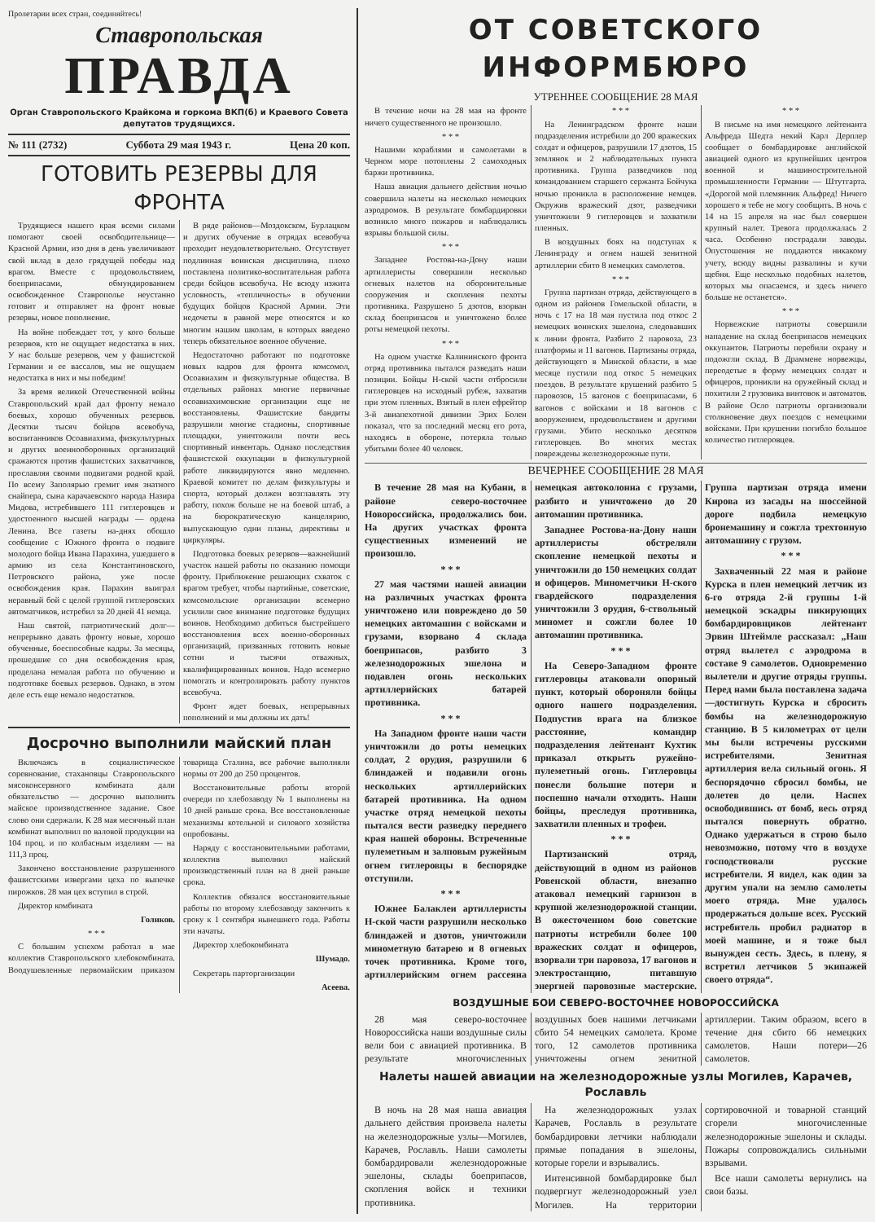Пролетарии всех стран, соединяйтесь!
Ставропольская
ПРАВДА
Орган Ставропольского Крайкома и горкома ВКП(б) и Краевого Совета депутатов трудящихся.
№ 111 (2732) Суббота 29 мая 1943 г. Цена 20 коп.
ГОТОВИТЬ РЕЗЕРВЫ ДЛЯ ФРОНТА
Трудящиеся нашего края всеми силами помогают своей освободительнице—Красной Армии, изо дня в день увеличивают свой вклад в дело грядущей победы над врагом. Вместе с продовольствием, боеприпасами, обмундированием освобожденное Ставрополье неустанно готовит и отправляет на фронт новые резервы, новое пополнение.
На войне побеждает тот, у кого больше резервов, кто не ощущает недостатка в них. У нас больше резервов, чем у фашистской Германии и ее вассалов, мы не ощущаем недостатка в них и мы победим!
За время великой Отечественной войны Ставропольский край дал фронту немало боевых, хорошо обученных резервов. Десятки тысяч бойцов всевобуча, воспитанников Осоавиахима, физкультурных и других военнооборонных организаций сражаются против фашистских захватчиков, прославляя своими подвигами родной край. По всему Заполярью гремит имя знатного снайпера, сына карачаевского народа Назира Мидова, истребившего 111 гитлеровцев и удостоенного высшей награды — ордена Ленина. Все газеты на-днях обошло сообщение с Южного фронта о подвиге молодого бойца Ивана Парахина, ушедшего в армию из села Константиновского, Петровского района, уже после освобождения края. Парахин выиграл неравный бой с целой группой гитлеровских автоматчиков, истребил за 20 дней 41 немца.
Наш святой, патриотический долг—непрерывно давать фронту новые, хорошо обученные, боеспособные кадры. За месяцы, прошедшие со дня освобождения края, проделана немалая работа по обучению и подготовке боевых резервов. Однако, в этом деле есть еще немало недостатков.
В ряде районов—Моздокском, Бурлацком и других обучение в отрядах всевобуча проходит неудовлетворительно. Отсутствует подлинная воинская дисциплина, плохо поставлена политико-воспитательная работа среди бойцов всевобуча. Не всюду изжита условность, «тепличность» в обучении будущих бойцов Красной Армии. Эти недочеты в равной мере относятся и ко многим нашим школам, в которых введено теперь обязательное военное обучение.
Недостаточно работают по подготовке новых кадров для фронта комсомол, Осоавиахим и физкультурные общества. В отдельных районах многие первичные осоавиахимовские организации еще не восстановлены. Фашистские бандиты разрушили многие стадионы, спортивные площадки, уничтожили почти весь спортивный инвентарь. Однако последствия фашистской оккупации в физкультурной работе ликвидируются явно медленно. Краевой комитет по делам физкультуры и спорта, который должен возглавлять эту работу, похож больше не на боевой штаб, а на бюрократическую канцелярию, выпускающую одни планы, директивы и циркуляры.
Подготовка боевых резервов—важнейший участок нашей работы по оказанию помощи фронту. Приближение решающих схваток с врагом требует, чтобы партийные, советские, комсомольские организации всемерно усилили свое внимание подготовке будущих воинов. Необходимо добиться быстрейшего восстановления всех военно-оборонных организаций, призванных готовить новые сотни и тысячи отважных, квалифицированных воинов. Надо всемерно помогать и контролировать работу пунктов всевобуча.
Фронт ждет боевых, непрерывных пополнений и мы должны их дать!
Досрочно выполнили майский план
Включаясь в социалистическое соревнование, стахановцы Ставропольского мясоконсервного комбината дали обязательство — досрочно выполнить майское производственное задание. Свое слово они сдержали. К 28 мая месячный план комбинат выполнил по валовой продукции на 104 проц. и по колбасным изделиям — на 111,3 проц.
Закончено восстановление разрушенного фашистскими извергами цеха по выпечке пирожков. 28 мая цех вступил в строй.
Директор комбината
Голиков.
* * *
С большим успехом работал в мае коллектив Ставропольского хлебокомбината. Воодушевленные первомайским приказом товарища Сталина, все рабочие выполняли нормы от 200 до 250 процентов.
Восстановительные работы второй очереди по хлебозаводу № 1 выполнены на 10 дней раньше срока. Все восстановленные механизмы котельной и силового хозяйства опробованы.
Наряду с восстановительными работами, коллектив выполнил майский производственный план на 8 дней раньше срока.
Коллектив обязался восстановительные работы по второму хлебозаводу закончить к сроку к 1 сентября нынешнего года. Работы эти начаты.
Директор хлебокомбината
Шумадо.
Секретарь парторганизации
Асеева.
ОТ СОВЕТСКОГО ИНФОРМБЮРО
УТРЕННЕЕ СООБЩЕНИЕ 28 МАЯ
В течение ночи на 28 мая на фронте ничего существенного не произошло.
* * *
Нашими кораблями и самолетами в Черном море потоплены 2 самоходных баржи противника.
Наша авиация дальнего действия ночью совершила налеты на несколько немецких аэродромов. В результате бомбардировки возникло много пожаров и наблюдались взрывы большой силы.
* * *
Западнее Ростова-на-Дону наши артиллеристы совершили несколько огневых налетов на оборонительные сооружения и скопления пехоты противника. Разрушено 5 дзотов, взорван склад боеприпасов и уничтожено более роты немецкой пехоты.
* * *
На одном участке Калининского фронта отряд противника пытался разведать наши позиции. Бойцы Н-ской части отбросили гитлеровцев на исходный рубеж, захватив при этом пленных. Взятый в плен ефрейтор 3-й авиапехотной дивизии Эрих Болен показал, что за последний месяц его рота, находясь в обороне, потеряла только убитыми более 40 человек.
* * *
На Ленинградском фронте наши подразделения истребили до 200 вражеских солдат и офицеров, разрушили 17 дзотов, 15 землянок и 2 наблюдательных пункта противника. Группа разведчиков под командованием старшего сержанта Бойчука ночью проникла в расположение немцев. Окружив вражеский дзот, разведчики уничтожили 9 гитлеровцев и захватили пленных.
В воздушных боях на подступах к Ленинграду и огнем нашей зенитной артиллерии сбито 8 немецких самолетов.
* * *
Группа партизан отряда, действующего в одном из районов Гомельской области, в ночь с 17 на 18 мая пустила под откос 2 немецких воинских эшелона, следовавших к линии фронта. Разбито 2 паровоза, 23 платформы и 11 вагонов. Партизаны отряда, действующего в Минской области, в мае месяце пустили под откос 5 немецких поездов. В результате крушений разбито 5 паровозов, 15 вагонов с боеприпасами, 6 вагонов с войсками и 18 вагонов с вооружением, продовольствием и другими грузами. Убито несколько десятков гитлеровцев. Во многих местах повреждены железнодорожные пути.
* * *
В письме на имя немецкого лейтенанта Альфреда Шедта некий Карл Дерплер сообщает о бомбардировке английской авиацией одного из крупнейших центров военной и машиностроительной промышленности Германии — Штутгарта. «Дорогой мой племянник Альфред! Ничего хорошего я тебе не могу сообщить. В ночь с 14 на 15 апреля на нас был совершен крупный налет. Тревога продолжалась 2 часа. Особенно пострадали заводы. Опустошения не поддаются никакому учету, всюду видны развалины и кучи щебня. Еще несколько подобных налетов, которых мы опасаемся, и здесь ничего больше не останется».
* * *
Норвежские патриоты совершили нападение на склад боеприпасов немецких оккупантов. Патриоты перебили охрану и подожгли склад. В Драммене норвежцы, переодетые в форму немецких солдат и офицеров, проникли на оружейный склад и похитили 2 грузовика винтовок и автоматов. В районе Осло патриоты организовали столкновение двух поездов с немецкими войсками. При крушении погибло большое количество гитлеровцев.
ВЕЧЕРНЕЕ СООБЩЕНИЕ 28 МАЯ
В течение 28 мая на Кубани, в районе северо-восточнее Новороссийска, продолжались бои. На других участках фронта существенных изменений не произошло.
* * *
27 мая частями нашей авиации на различных участках фронта уничтожено или повреждено до 50 немецких автомашин с войсками и грузами, взорвано 4 склада боеприпасов, разбито 3 железнодорожных эшелона и подавлен огонь нескольких артиллерийских батарей противника.
* * *
На Западном фронте наши части уничтожили до роты немецких солдат, 2 орудия, разрушили 6 блиндажей и подавили огонь нескольких артиллерийских батарей противника. На одном участке отряд немецкой пехоты пытался вести разведку переднего края нашей обороны. Встреченные пулеметным и залповым ружейным огнем гитлеровцы в беспорядке отступили.
* * *
Южнее Балаклеи артиллеристы Н-ской части разрушили несколько блиндажей и дзотов, уничтожили минометную батарею и 8 огневых точек противника. Кроме того, артиллерийским огнем рассеяна немецкая автоколонна с грузами, разбито и уничтожено до 20 автомашин противника.
Западнее Ростова-на-Дону наши артиллеристы обстреляли скопление немецкой пехоты и уничтожили до 150 немецких солдат и офицеров. Минометчики Н-ского гвардейского подразделения уничтожили 3 орудия, 6-ствольный миномет и сожгли более 10 автомашин противника.
* * *
На Северо-Западном фронте гитлеровцы атаковали опорный пункт, который обороняли бойцы одного нашего подразделения. Подпустив врага на близкое расстояние, командир подразделения лейтенант Кухтик приказал открыть ружейно-пулеметный огонь. Гитлеровцы понесли большие потери и поспешно начали отходить. Наши бойцы, преследуя противника, захватили пленных и трофеи.
* * *
Партизанский отряд, действующий в одном из районов Ровенской области, внезапно атаковал немецкий гарнизон в крупной железнодорожной станции. В ожесточенном бою советские патриоты истребили более 100 вражеских солдат и офицеров, взорвали три паровоза, 17 вагонов и электростанцию, питавшую энергией паровозные мастерские. Группа партизан отряда имени Кирова из засады на шоссейной дороге подбила немецкую бронемашину и сожгла трехтонную автомашину с грузом.
* * *
Захваченный 22 мая в районе Курска в плен немецкий летчик из 6-го отряда 2-й группы 1-й немецкой эскадры пикирующих бомбардировщиков лейтенант Эрвин Штеймле рассказал: „Наш отряд вылетел с аэродрома в составе 9 самолетов. Одновременно вылетели и другие отряды группы. Перед нами была поставлена задача—достигнуть Курска и сбросить бомбы на железнодорожную станцию. В 5 километрах от цели мы были встречены русскими истребителями. Зенитная артиллерия вела сильный огонь. Я беспорядочно сбросил бомбы, не долетев до цели. Наспех освободившись от бомб, весь отряд пытался повернуть обратно. Однако удержаться в строю было невозможно, потому что в воздухе господствовали русские истребители. Я видел, как один за другим упали на землю самолеты моего отряда. Мне удалось продержаться дольше всех. Русский истребитель пробил радиатор в моей машине, и я тоже был вынужден сесть. Здесь, в плену, я встретил летчиков 5 экипажей своего отряда“.
ВОЗДУШНЫЕ БОИ СЕВЕРО-ВОСТОЧНЕЕ НОВОРОССИЙСКА
28 мая северо-восточнее Новороссийска наши воздушные силы вели бои с авиацией противника. В результате многочисленных воздушных боев нашими летчиками сбито 54 немецких самолета. Кроме того, 12 самолетов противника уничтожены огнем зенитной артиллерии. Таким образом, всего в течение дня сбито 66 немецких самолетов. Наши потери—26 самолетов.
Налеты нашей авиации на железнодорожные узлы Могилев, Карачев, Рославль
В ночь на 28 мая наша авиация дальнего действия произвела налеты на железнодорожные узлы—Могилев, Карачев, Рославль. Наши самолеты бомбардировали железнодорожные эшелоны, склады боеприпасов, скопления войск и техники противника.
На железнодорожных узлах Карачев, Рославль в результате бомбардировки летчики наблюдали прямые попадания в эшелоны, которые горели и взрывались.
Интенсивной бомбардировке был подвергнут железнодорожный узел Могилев. На территории сортировочной и товарной станций сгорели многочисленные железнодорожные эшелоны и склады. Пожары сопровождались сильными взрывами.
Все наши самолеты вернулись на свои базы.